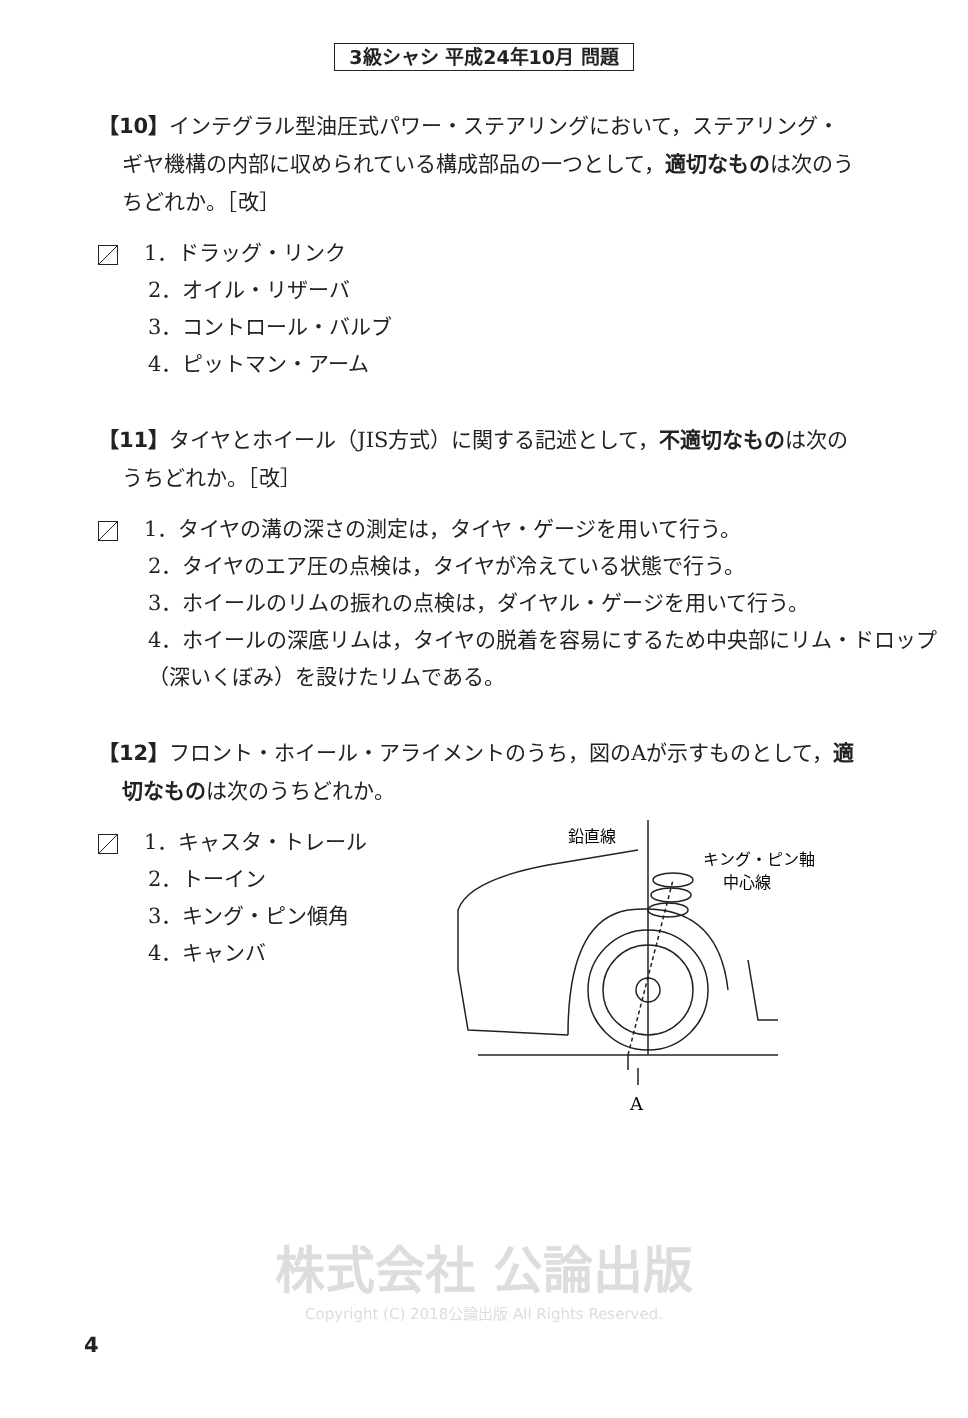3級シャシ 平成24年10月 問題
【10】インテグラル型油圧式パワー・ステアリングにおいて，ステアリング・ギヤ機構の内部に収められている構成部品の一つとして，適切なものは次のうちどれか。［改］
1．ドラッグ・リンク
2．オイル・リザーバ
3．コントロール・バルブ
4．ピットマン・アーム
【11】タイヤとホイール（JIS方式）に関する記述として，不適切なものは次のうちどれか。［改］
1．タイヤの溝の深さの測定は，タイヤ・ゲージを用いて行う。
2．タイヤのエア圧の点検は，タイヤが冷えている状態で行う。
3．ホイールのリムの振れの点検は，ダイヤル・ゲージを用いて行う。
4．ホイールの深底リムは，タイヤの脱着を容易にするため中央部にリム・ドロップ（深いくぼみ）を設けたリムである。
【12】フロント・ホイール・アライメントのうち，図のAが示すものとして，適切なものは次のうちどれか。
1．キャスタ・トレール
2．トーイン
3．キング・ピン傾角
4．キャンバ
鉛直線
キング・ピン軸
中心線
A
株式会社 公論出版
Copyright (C) 2018公論出版 All Rights Reserved.
4